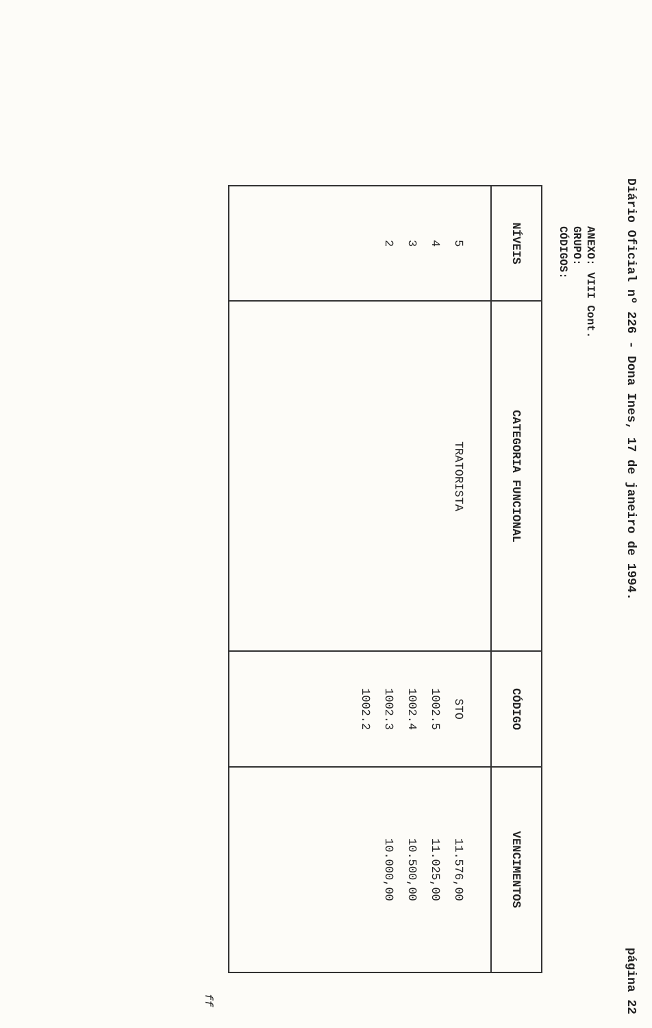Diário Oficial nº 226 - Dona Ines, 17 de janeiro de 1994. página 22
ANEXO: VIII Cont.
GRUPO:
CÓDIGOS:
| NÍVEIS | CATEGORIA FUNCIONAL | CÓDIGO | VENCIMENTOS |
| --- | --- | --- | --- |
| 5 4 3 2 | TRATORISTA | STO 1002.5 1002.4 1002.3 1002.2 | 11.576,00 11.025,00 10.500,00 10.000,00 |
ff